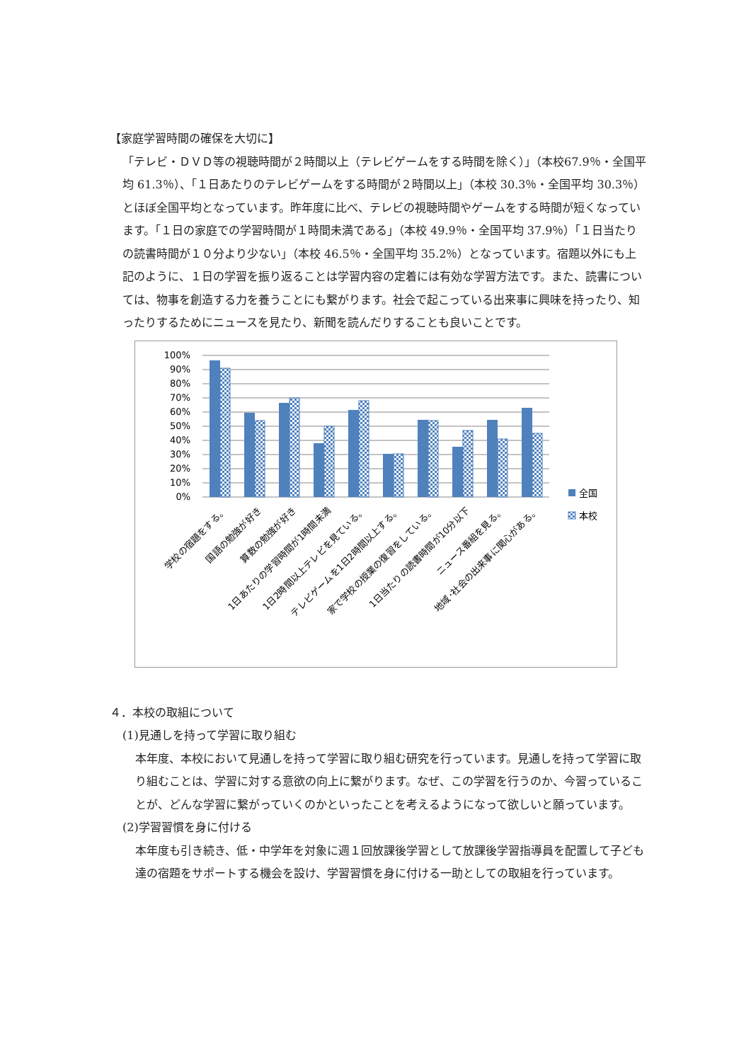【家庭学習時間の確保を大切に】
「テレビ・ＤＶＤ等の視聴時間が２時間以上（テレビゲームをする時間を除く）」（本校67.9％・全国平均 61.3％）、「１日あたりのテレビゲームをする時間が２時間以上」（本校 30.3％・全国平均 30.3％）とほぼ全国平均となっています。昨年度に比べ、テレビの視聴時間やゲームをする時間が短くなっています。「１日の家庭での学習時間が１時間未満である」（本校 49.9％・全国平均 37.9％）「１日当たりの読書時間が１０分より少ない」（本校 46.5％・全国平均 35.2％）となっています。宿題以外にも上記のように、１日の学習を振り返ることは学習内容の定着には有効な学習方法です。また、読書については、物事を創造する力を養うことにも繋がります。社会で起こっている出来事に興味を持ったり、知ったりするためにニュースを見たり、新聞を読んだりすることも良いことです。
100%
90%
80%
70%
60%
50%
40%
30%
20%
10%
0%
全国
本校
学校の宿題をする。
国語の勉強が好き
算数の勉強が好き
1日あたりの学習時間が1時間未満
1日2時間以上テレビを見ている。
テレビゲームを1日2時間以上する。
家で学校の授業の復習をしている。
1日当たりの読書時間が10分以下
ニュース番組を見る。
地域･社会の出来事に関心がある。
４．本校の取組について
(1)見通しを持って学習に取り組む
本年度、本校において見通しを持って学習に取り組む研究を行っています。見通しを持って学習に取り組むことは、学習に対する意欲の向上に繋がります。なぜ、この学習を行うのか、今習っていることが、どんな学習に繋がっていくのかといったことを考えるようになって欲しいと願っています。
(2)学習習慣を身に付ける
本年度も引き続き、低・中学年を対象に週１回放課後学習として放課後学習指導員を配置して子ども達の宿題をサポートする機会を設け、学習習慣を身に付ける一助としての取組を行っています。